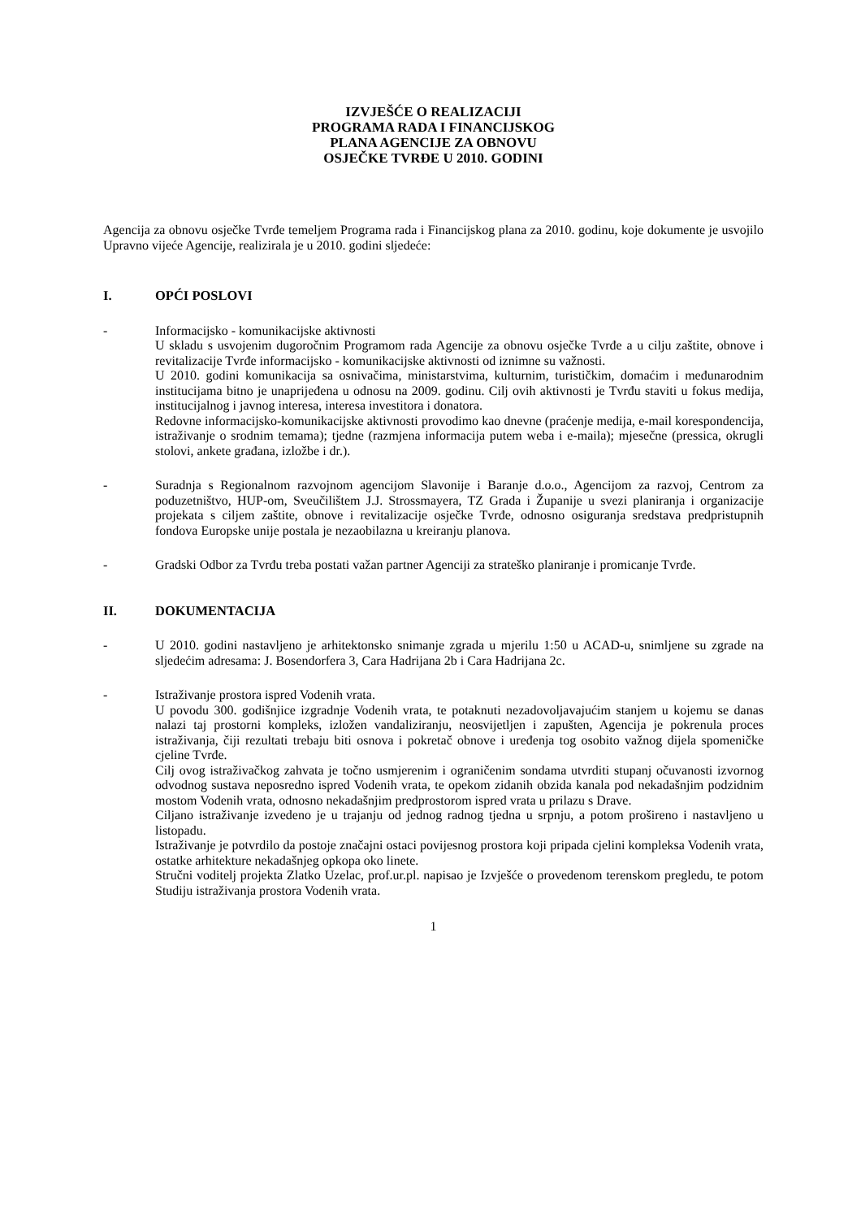IZVJEŠĆE O REALIZACIJI
PROGRAMA RADA I FINANCIJSKOG
PLANA AGENCIJE ZA OBNOVU
OSJEČKE TVRĐE U 2010. GODINI
Agencija za obnovu osječke Tvrđe temeljem Programa rada i Financijskog plana za 2010. godinu, koje dokumente je usvojilo Upravno vijeće Agencije, realizirala je u 2010. godini sljedeće:
I. OPĆI POSLOVI
- Informacijsko - komunikacijske aktivnosti
U skladu s usvojenim dugoročnim Programom rada Agencije za obnovu osječke Tvrđe a u cilju zaštite, obnove i revitalizacije Tvrđe informacijsko - komunikacijske aktivnosti od iznimne su važnosti.
U 2010. godini komunikacija sa osnivačima, ministarstvima, kulturnim, turističkim, domaćim i međunarodnim institucijama bitno je unaprijeđena u odnosu na 2009. godinu. Cilj ovih aktivnosti je Tvrđu staviti u fokus medija, institucijalnog i javnog interesa, interesa investitora i donatora.
Redovne informacijsko-komunikacijske aktivnosti provodimo kao dnevne (praćenje medija, e-mail korespondencija, istraživanje o srodnim temama); tjedne (razmjena informacija putem weba i e-maila); mjesečne (pressica, okrugli stolovi, ankete građana, izložbe i dr.).
- Suradnja s Regionalnom razvojnom agencijom Slavonije i Baranje d.o.o., Agencijom za razvoj, Centrom za poduzetništvo, HUP-om, Sveučilištem J.J. Strossmayera, TZ Grada i Županije u svezi planiranja i organizacije projekata s ciljem zaštite, obnove i revitalizacije osječke Tvrđe, odnosno osiguranja sredstava predpristupnih fondova Europske unije postala je nezaobilazna u kreiranju planova.
- Gradski Odbor za Tvrđu treba postati važan partner Agenciji za strateško planiranje i promicanje Tvrđe.
II. DOKUMENTACIJA
- U 2010. godini nastavljeno je arhitektonsko snimanje zgrada u mjerilu 1:50 u ACAD-u, snimljene su zgrade na sljedećim adresama: J. Bosendorfera 3, Cara Hadrijana 2b i Cara Hadrijana 2c.
- Istraživanje prostora ispred Vodenih vrata.
U povodu 300. godišnjice izgradnje Vodenih vrata, te potaknuti nezadovoljavajućim stanjem u kojemu se danas nalazi taj prostorni kompleks, izložen vandaliziranju, neosvijetljen i zapušten, Agencija je pokrenula proces istraživanja, čiji rezultati trebaju biti osnova i pokretač obnove i uređenja tog osobito važnog dijela spomeničke cjeline Tvrđe.
Cilj ovog istraživačkog zahvata je točno usmjerenim i ograničenim sondama utvrditi stupanj očuvanosti izvornog odvodnog sustava neposredno ispred Vodenih vrata, te opekom zidanih obzida kanala pod nekadašnjim podzidnim mostom Vodenih vrata, odnosno nekadašnjim predprostorom ispred vrata u prilazu s Drave.
Ciljano istraživanje izvedeno je u trajanju od jednog radnog tjedna u srpnju, a potom prošireno i nastavljeno u listopadu.
Istraživanje je potvrdilo da postoje značajni ostaci povijesnog prostora koji pripada cjelini kompleksa Vodenih vrata, ostatke arhitekture nekadašnjeg opkopa oko linete.
Stručni voditelj projekta Zlatko Uzelac, prof.ur.pl. napisao je Izvješće o provedenom terenskom pregledu, te potom Studiju istraživanja prostora Vodenih vrata.
1